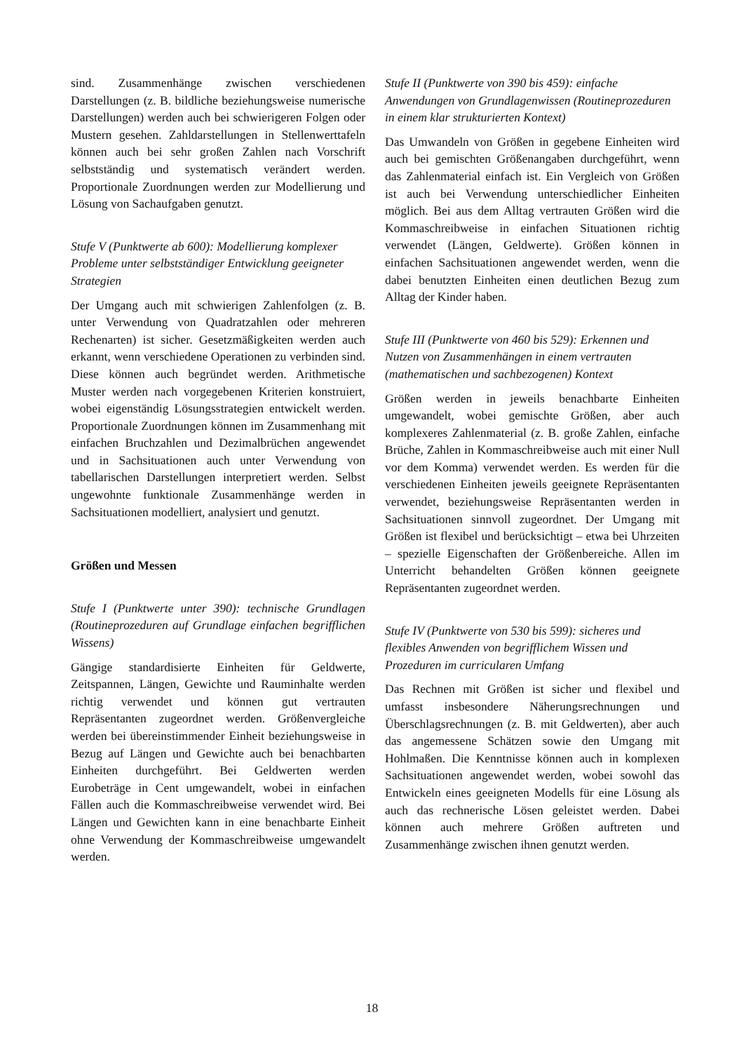sind. Zusammenhänge zwischen verschiedenen Darstellungen (z. B. bildliche beziehungsweise numerische Darstellungen) werden auch bei schwierigeren Folgen oder Mustern gesehen. Zahldarstellungen in Stellenwerttafeln können auch bei sehr großen Zahlen nach Vorschrift selbstständig und systematisch verändert werden. Proportionale Zuordnungen werden zur Modellierung und Lösung von Sachaufgaben genutzt.
Stufe V (Punktwerte ab 600): Modellierung komplexer Probleme unter selbstständiger Entwicklung geeigneter Strategien
Der Umgang auch mit schwierigen Zahlenfolgen (z. B. unter Verwendung von Quadratzahlen oder mehreren Rechenarten) ist sicher. Gesetzmäßigkeiten werden auch erkannt, wenn verschiedene Operationen zu verbinden sind. Diese können auch begründet werden. Arithmetische Muster werden nach vorgegebenen Kriterien konstruiert, wobei eigenständig Lösungsstrategien entwickelt werden. Proportionale Zuordnungen können im Zusammenhang mit einfachen Bruchzahlen und Dezimalbrüchen angewendet und in Sachsituationen auch unter Verwendung von tabellarischen Darstellungen interpretiert werden. Selbst ungewohnte funktionale Zusammenhänge werden in Sachsituationen modelliert, analysiert und genutzt.
Größen und Messen
Stufe I (Punktwerte unter 390): technische Grundlagen (Routineprozeduren auf Grundlage einfachen begrifflichen Wissens)
Gängige standardisierte Einheiten für Geldwerte, Zeitspannen, Längen, Gewichte und Rauminhalte werden richtig verwendet und können gut vertrauten Repräsentanten zugeordnet werden. Größenvergleiche werden bei übereinstimmender Einheit beziehungsweise in Bezug auf Längen und Gewichte auch bei benachbarten Einheiten durchgeführt. Bei Geldwerten werden Eurobeträge in Cent umgewandelt, wobei in einfachen Fällen auch die Kommaschreibweise verwendet wird. Bei Längen und Gewichten kann in eine benachbarte Einheit ohne Verwendung der Kommaschreibweise umgewandelt werden.
Stufe II (Punktwerte von 390 bis 459): einfache Anwendungen von Grundlagenwissen (Routineprozeduren in einem klar strukturierten Kontext)
Das Umwandeln von Größen in gegebene Einheiten wird auch bei gemischten Größenangaben durchgeführt, wenn das Zahlenmaterial einfach ist. Ein Vergleich von Größen ist auch bei Verwendung unterschiedlicher Einheiten möglich. Bei aus dem Alltag vertrauten Größen wird die Kommaschreibweise in einfachen Situationen richtig verwendet (Längen, Geldwerte). Größen können in einfachen Sachsituationen angewendet werden, wenn die dabei benutzten Einheiten einen deutlichen Bezug zum Alltag der Kinder haben.
Stufe III (Punktwerte von 460 bis 529): Erkennen und Nutzen von Zusammenhängen in einem vertrauten (mathematischen und sachbezogenen) Kontext
Größen werden in jeweils benachbarte Einheiten umgewandelt, wobei gemischte Größen, aber auch komplexeres Zahlenmaterial (z. B. große Zahlen, einfache Brüche, Zahlen in Kommaschreibweise auch mit einer Null vor dem Komma) verwendet werden. Es werden für die verschiedenen Einheiten jeweils geeignete Repräsentanten verwendet, beziehungsweise Repräsentanten werden in Sachsituationen sinnvoll zugeordnet. Der Umgang mit Größen ist flexibel und berücksichtigt – etwa bei Uhrzeiten – spezielle Eigenschaften der Größenbereiche. Allen im Unterricht behandelten Größen können geeignete Repräsentanten zugeordnet werden.
Stufe IV (Punktwerte von 530 bis 599): sicheres und flexibles Anwenden von begrifflichem Wissen und Prozeduren im curricularen Umfang
Das Rechnen mit Größen ist sicher und flexibel und umfasst insbesondere Näherungsrechnungen und Überschlagsrechnungen (z. B. mit Geldwerten), aber auch das angemessene Schätzen sowie den Umgang mit Hohlmaßen. Die Kenntnisse können auch in komplexen Sachsituationen angewendet werden, wobei sowohl das Entwickeln eines geeigneten Modells für eine Lösung als auch das rechnerische Lösen geleistet werden. Dabei können auch mehrere Größen auftreten und Zusammenhänge zwischen ihnen genutzt werden.
18